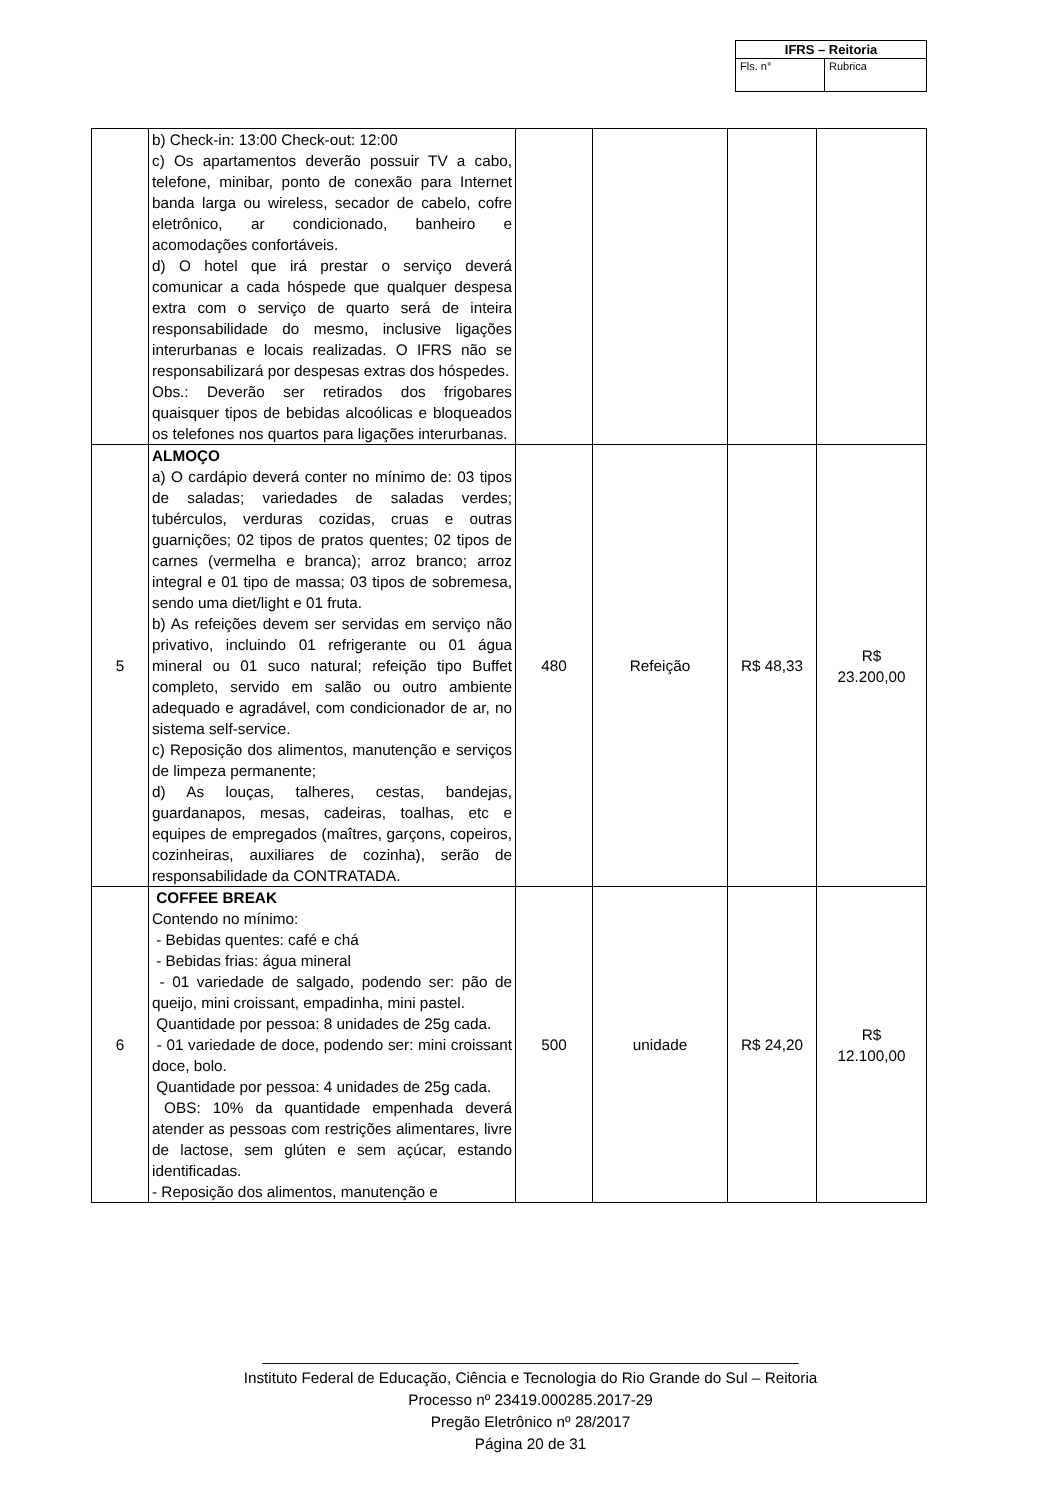| IFRS – Reitoria | |
| Fls. n° | Rubrica |
| | b) Check-in: 13:00 Check-out: 12:00 c) Os apartamentos deverão possuir TV a cabo, telefone, minibar, ponto de conexão para Internet banda larga ou wireless, secador de cabelo, cofre eletrônico, ar condicionado, banheiro e acomodações confortáveis. d) O hotel que irá prestar o serviço deverá comunicar a cada hóspede que qualquer despesa extra com o serviço de quarto será de inteira responsabilidade do mesmo, inclusive ligações interurbanas e locais realizadas. O IFRS não se responsabilizará por despesas extras dos hóspedes. Obs.: Deverão ser retirados dos frigobares quaisquer tipos de bebidas alcoólicas e bloqueados os telefones nos quartos para ligações interurbanas. | | | | |
| 5 | ALMOÇO a) O cardápio deverá conter no mínimo de: 03 tipos de saladas; variedades de saladas verdes; tubérculos, verduras cozidas, cruas e outras guarnições; 02 tipos de pratos quentes; 02 tipos de carnes (vermelha e branca); arroz branco; arroz integral e 01 tipo de massa; 03 tipos de sobremesa, sendo uma diet/light e 01 fruta. b) As refeições devem ser servidas em serviço não privativo, incluindo 01 refrigerante ou 01 água mineral ou 01 suco natural; refeição tipo Buffet completo, servido em salão ou outro ambiente adequado e agradável, com condicionador de ar, no sistema self-service. c) Reposição dos alimentos, manutenção e serviços de limpeza permanente; d) As louças, talheres, cestas, bandejas, guardanapos, mesas, cadeiras, toalhas, etc e equipes de empregados (maîtres, garçons, copeiros, cozinheiras, auxiliares de cozinha), serão de responsabilidade da CONTRATADA. | 480 | Refeição | R$ 48,33 | R$ 23.200,00 |
| 6 | COFFEE BREAK Contendo no mínimo: - Bebidas quentes: café e chá - Bebidas frias: água mineral - 01 variedade de salgado, podendo ser: pão de queijo, mini croissant, empadinha, mini pastel. Quantidade por pessoa: 8 unidades de 25g cada. - 01 variedade de doce, podendo ser: mini croissant doce, bolo. Quantidade por pessoa: 4 unidades de 25g cada. OBS: 10% da quantidade empenhada deverá atender as pessoas com restrições alimentares, livre de lactose, sem glúten e sem açúcar, estando identificadas. - Reposição dos alimentos, manutenção e | 500 | unidade | R$ 24,20 | R$ 12.100,00 |
_______________________________________________________________
Instituto Federal de Educação, Ciência e Tecnologia do Rio Grande do Sul – Reitoria
Processo nº 23419.000285.2017-29
Pregão Eletrônico nº 28/2017
Página 20 de 31